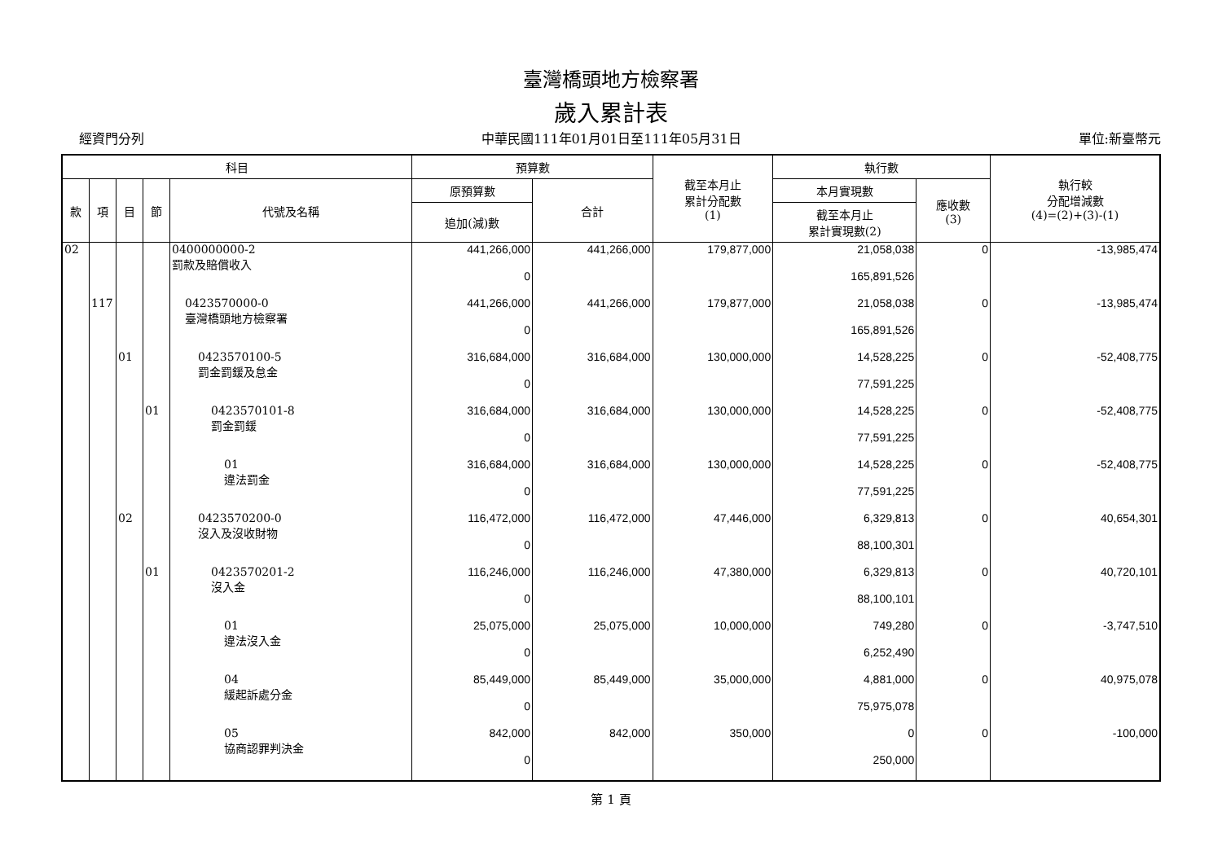臺灣橋頭地方檢察署
歲入累計表
經資門分列 中華民國111年01月01日至111年05月31日 單位:新臺幣元
| 科目 | | | | | 預算數 | | 截至本月止 累計分配數 (1) | 執行數 | | 執行較 分配增減數 (4)=(2)+(3)-(1) |
| --- | --- | --- | --- | --- | --- | --- | --- | --- | --- | --- |
| 款 | 項 | 目 | 節 | 代號及名稱 | 原預算數 | 合計 | | 本月實現數 | 應收數 (3) | |
| | | | | | 追加(減)數 | | | 截至本月止 累計實現數(2) | | |
| 02 | | | | 0400000000-2 罰款及賠償收入 | 441,266,000 | 441,266,000 | 179,877,000 | 21,058,038 | 0 | -13,985,474 |
| | | | | | 0 | | | 165,891,526 | | |
| | 117 | | | 0423570000-0 臺灣橋頭地方檢察署 | 441,266,000 | 441,266,000 | 179,877,000 | 21,058,038 | 0 | -13,985,474 |
| | | | | | 0 | | | 165,891,526 | | |
| | | 01 | | 0423570100-5 罰金罰鍰及怠金 | 316,684,000 | 316,684,000 | 130,000,000 | 14,528,225 | 0 | -52,408,775 |
| | | | | | 0 | | | 77,591,225 | | |
| | | | 01 | 0423570101-8 罰金罰鍰 | 316,684,000 | 316,684,000 | 130,000,000 | 14,528,225 | 0 | -52,408,775 |
| | | | | | 0 | | | 77,591,225 | | |
| | | | | 01 違法罰金 | 316,684,000 | 316,684,000 | 130,000,000 | 14,528,225 | 0 | -52,408,775 |
| | | | | | 0 | | | 77,591,225 | | |
| | | 02 | | 0423570200-0 沒入及沒收財物 | 116,472,000 | 116,472,000 | 47,446,000 | 6,329,813 | 0 | 40,654,301 |
| | | | | | 0 | | | 88,100,301 | | |
| | | | 01 | 0423570201-2 沒入金 | 116,246,000 | 116,246,000 | 47,380,000 | 6,329,813 | 0 | 40,720,101 |
| | | | | | 0 | | | 88,100,101 | | |
| | | | | 01 違法沒入金 | 25,075,000 | 25,075,000 | 10,000,000 | 749,280 | 0 | -3,747,510 |
| | | | | | 0 | | | 6,252,490 | | |
| | | | | 04 緩起訴處分金 | 85,449,000 | 85,449,000 | 35,000,000 | 4,881,000 | 0 | 40,975,078 |
| | | | | | 0 | | | 75,975,078 | | |
| | | | | 05 協商認罪判決金 | 842,000 | 842,000 | 350,000 | 0 | 0 | -100,000 |
| | | | | | 0 | | | 250,000 | | |
第 1 頁